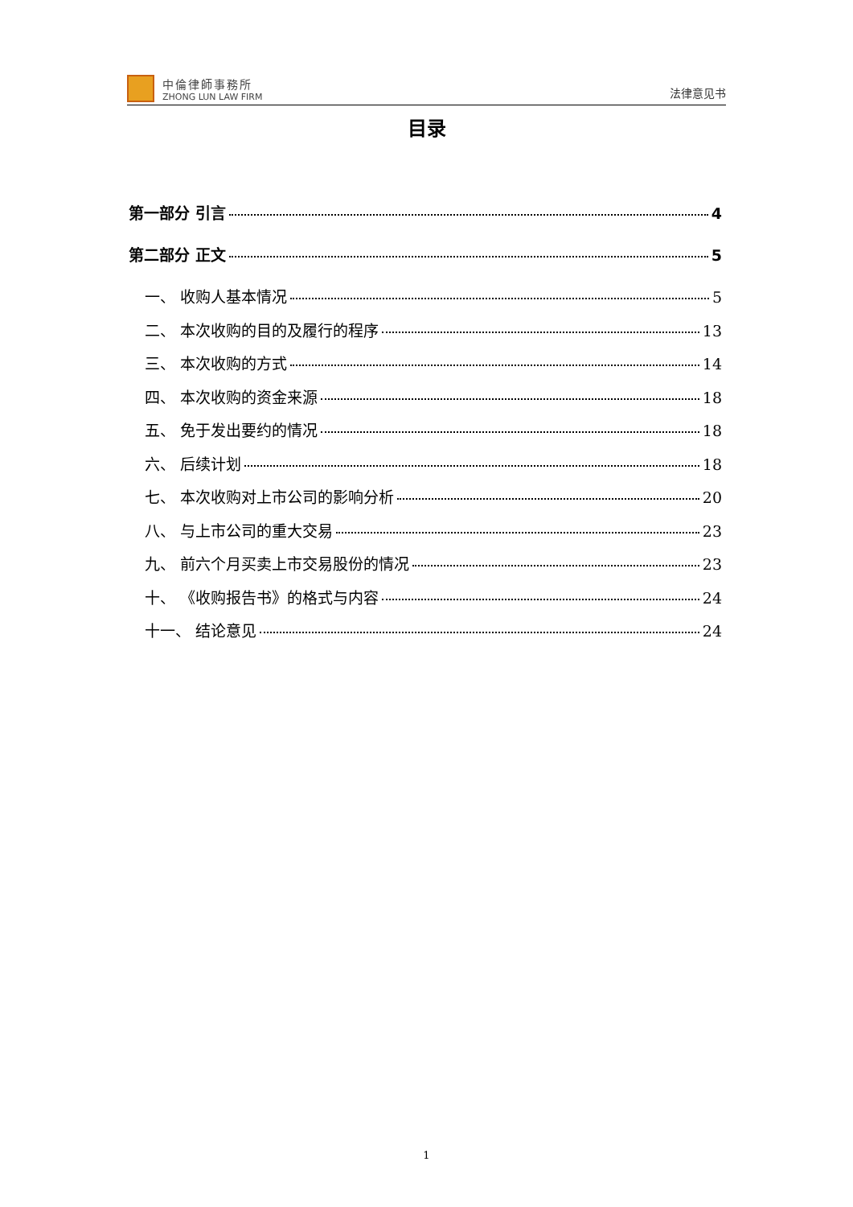中倫律師事務所
ZHONG LUN LAW FIRM
法律意见书
目录
第一部分 引言 4
第二部分 正文 5
一、 收购人基本情况 5
二、 本次收购的目的及履行的程序 13
三、 本次收购的方式 14
四、 本次收购的资金来源 18
五、 免于发出要约的情况 18
六、 后续计划 18
七、 本次收购对上市公司的影响分析 20
八、 与上市公司的重大交易 23
九、 前六个月买卖上市交易股份的情况 23
十、 《收购报告书》的格式与内容 24
十一、 结论意见 24
1